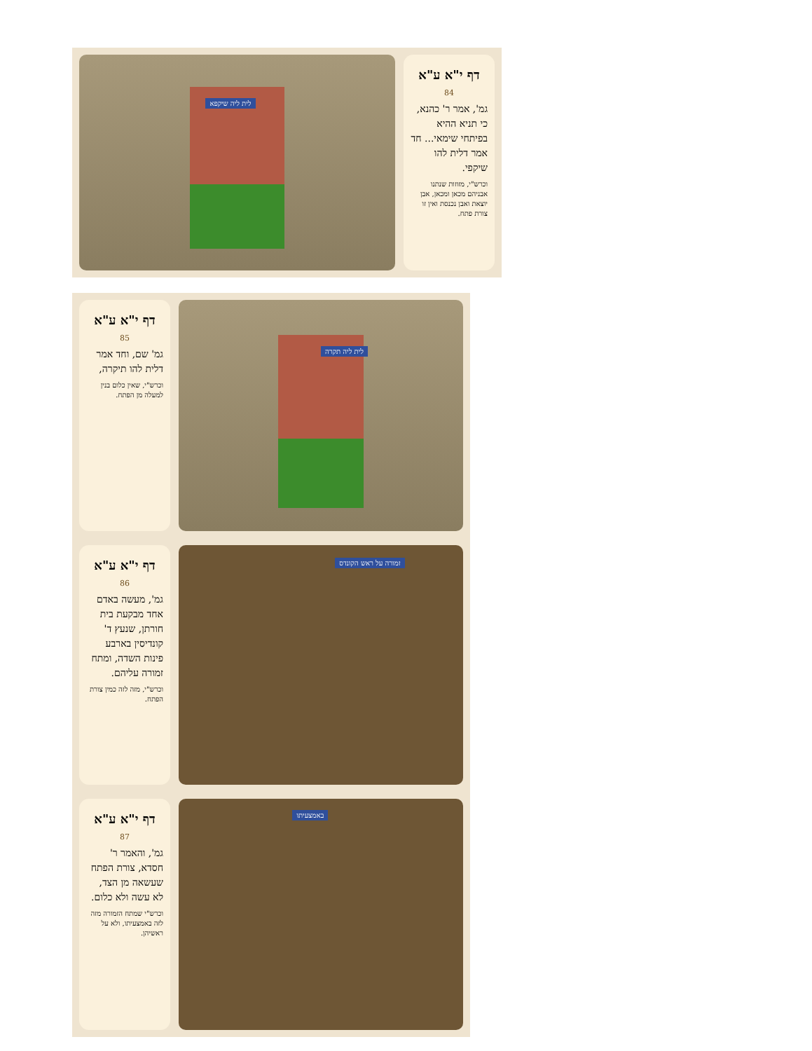דף י"א ע"א
84
גמ', אמר ר' כהנא, כי תניא ההיא בפיתחי שימאי... חד אמר דלית להו שיקפי.
וכרש"י, מזוזות שנתנו אבניהם מכאן ומכאן, אבן יוצאת ואבן נכנסת ואין זו צורת פתח.
לית ליה שיקפא
דף י"א ע"א
85
גמ' שם, וחד אמר דלית להו תיקרה,
וכרש"י, שאין כלום בנין למעלה מן הפתח.
לית ליה תקרה
דף י"א ע"א
86
גמ', מעשה באדם אחד מבקעת בית חורתן, שנעץ ד' קונדיסין בארבע פינות השדה, ומתח זמורה עליהם.
וכרש"י, מזה לזה כמין צורת הפתח.
זמורה על ראש הקונדס
דף י"א ע"א
87
גמ', והאמר ר' חסדא, צורת הפתח שעשאה מן הצד, לא עשה ולא כלום.
וכרש"י שמתח הזמורה מזה לזה באמצעיתו, ולא על ראשיהן.
באמצעיתו